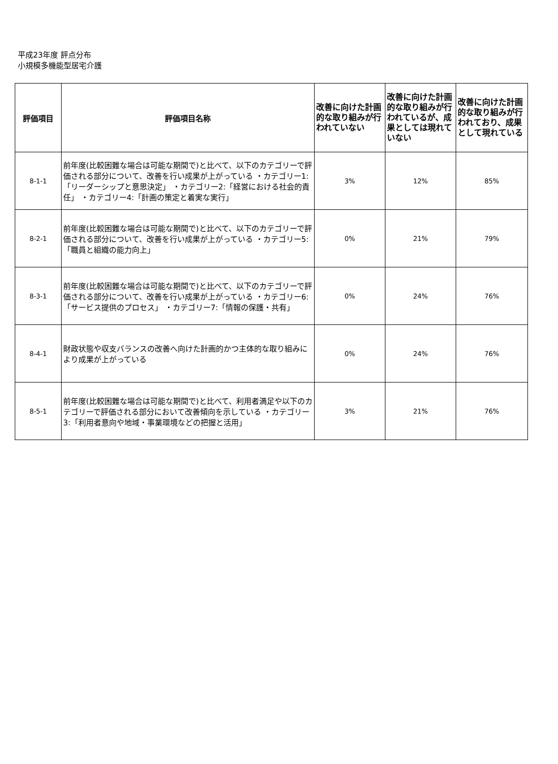平成23年度 評点分布
小規模多機能型居宅介護
| 評価項目 | 評価項目名称 | 改善に向けた計画的な取り組みが行われていない | 改善に向けた計画的な取り組みが行われているが、成果としては現れていない | 改善に向けた計画的な取り組みが行われており、成果として現れている |
| --- | --- | --- | --- | --- |
| 8-1-1 | 前年度(比較困難な場合は可能な期間で)と比べて、以下のカテゴリーで評価される部分について、改善を行い成果が上がっている ・カテゴリー1:「リーダーシップと意思決定」 ・カテゴリー2:「経営における社会的責任」 ・カテゴリー4:「計画の策定と着実な実行」 | 3% | 12% | 85% |
| 8-2-1 | 前年度(比較困難な場合は可能な期間で)と比べて、以下のカテゴリーで評価される部分について、改善を行い成果が上がっている ・カテゴリー5:「職員と組織の能力向上」 | 0% | 21% | 79% |
| 8-3-1 | 前年度(比較困難な場合は可能な期間で)と比べて、以下のカテゴリーで評価される部分について、改善を行い成果が上がっている ・カテゴリー6:「サービス提供のプロセス」 ・カテゴリー7:「情報の保護・共有」 | 0% | 24% | 76% |
| 8-4-1 | 財政状態や収支バランスの改善へ向けた計画的かつ主体的な取り組みにより成果が上がっている | 0% | 24% | 76% |
| 8-5-1 | 前年度(比較困難な場合は可能な期間で)と比べて、利用者満足や以下のカテゴリーで評価される部分において改善傾向を示している ・カテゴリー3:「利用者意向や地域・事業環境などの把握と活用」 | 3% | 21% | 76% |